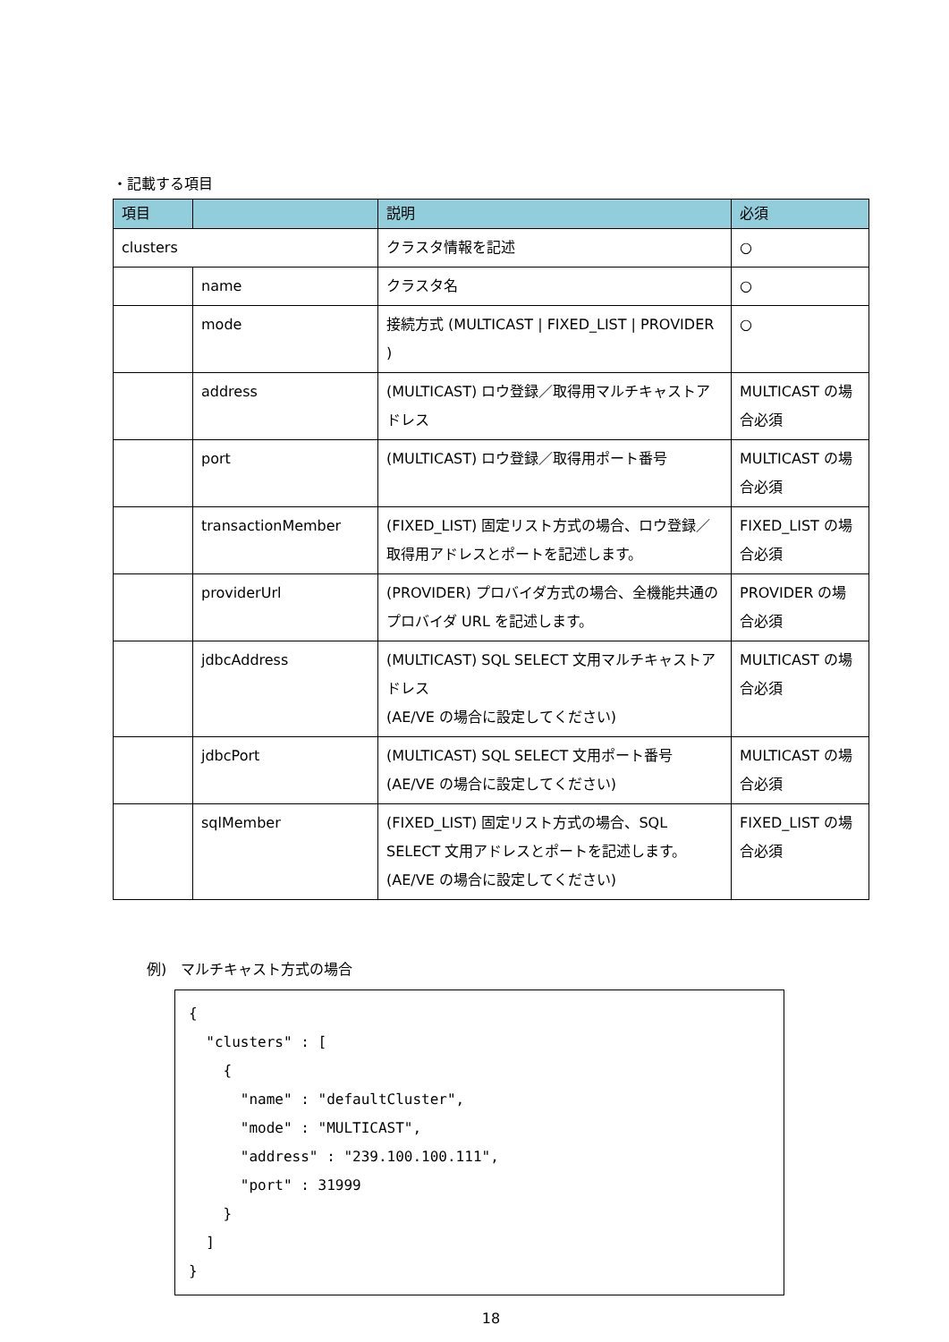・記載する項目
| 項目 | | 説明 | 必須 |
| --- | --- | --- | --- |
| clusters | | クラスタ情報を記述 | ○ |
| | name | クラスタ名 | ○ |
| | mode | 接続方式 (MULTICAST / FIXED_LIST / PROVIDER ) | ○ |
| | address | (MULTICAST) ロウ登録／取得用マルチキャストアドレス | MULTICAST の場合必須 |
| | port | (MULTICAST) ロウ登録／取得用ポート番号 | MULTICAST の場合必須 |
| | transactionMember | (FIXED_LIST) 固定リスト方式の場合、ロウ登録／取得用アドレスとポートを記述します。 | FIXED_LIST の場合必須 |
| | providerUrl | (PROVIDER) プロバイダ方式の場合、全機能共通のプロバイダ URL を記述します。 | PROVIDER の場合必須 |
| | jdbcAddress | (MULTICAST) SQL SELECT 文用マルチキャストアドレス (AE/VE の場合に設定してください) | MULTICAST の場合必須 |
| | jdbcPort | (MULTICAST) SQL SELECT 文用ポート番号 (AE/VE の場合に設定してください) | MULTICAST の場合必須 |
| | sqlMember | (FIXED_LIST) 固定リスト方式の場合、SQL SELECT 文用アドレスとポートを記述します。 (AE/VE の場合に設定してください) | FIXED_LIST の場合必須 |
例)　マルチキャスト方式の場合
{ "clusters" : [ { "name" : "defaultCluster", "mode" : "MULTICAST", "address" : "239.100.100.111", "port" : 31999 } ] }
18